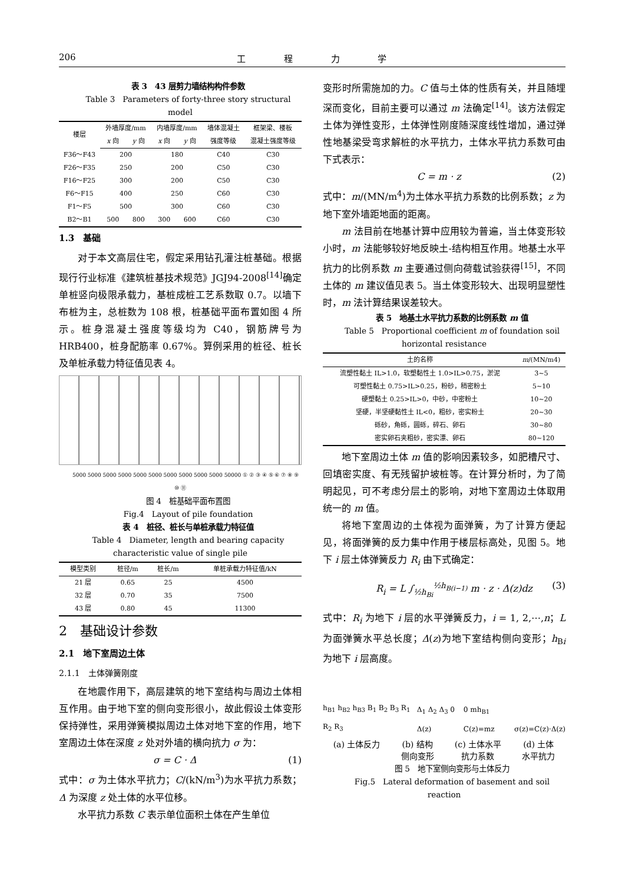206 工 程 力 学
表 3　43 层剪力墙结构构件参数
Table 3　Parameters of forty-three story structural model
| 楼层 | 外墙厚度/mm | | 内墙厚度/mm | | 墙体混凝土 | 框架梁、楼板 |
| --- | --- | --- | --- | --- | --- | --- |
| | x 向 | y 向 | x 向 | y 向 | 强度等级 | 混凝土强度等级 |
| F36～F43 | 200 | | 180 | | C40 | C30 |
| F26～F35 | 250 | | 200 | | C50 | C30 |
| F16～F25 | 300 | | 200 | | C50 | C30 |
| F6～F15 | 400 | | 250 | | C60 | C30 |
| F1～F5 | 500 | | 300 | | C60 | C30 |
| B2～B1 | 500 | 800 | 300 | 600 | C60 | C30 |
1.3　基础
对于本文高层住宅，假定采用钻孔灌注桩基础。根据现行行业标准《建筑桩基技术规范》JGJ94-2008<sup>[14]</sup>确定单桩竖向极限承载力，基桩成桩工艺系数取 0.7。以墙下布桩为主，总桩数为 108 根，桩基础平面布置如图 4 所示。桩身混凝土强度等级均为 C40，钢筋牌号为 HRB400，桩身配筋率 0.67%。算例采用的桩径、桩长及单桩承载力特征值见表 4。
5000 5000 5000 5000 5000 5000 5000 5000 5000 5000 50000 ① ② ③ ④ ⑤ ⑥ ⑦ ⑧ ⑨ ⑩ ⑪
图 4　桩基础平面布置图
Fig.4　Layout of pile foundation
表 4　桩径、桩长与单桩承载力特征值
Table 4　Diameter, length and bearing capacity characteristic value of single pile
| 模型类别 | 桩径/m | 桩长/m | 单桩承载力特征值/kN |
| --- | --- | --- | --- |
| 21 层 | 0.65 | 25 | 4500 |
| 32 层 | 0.70 | 35 | 7500 |
| 43 层 | 0.80 | 45 | 11300 |
2　基础设计参数
2.1　地下室周边土体
2.1.1　土体弹簧刚度
在地震作用下，高层建筑的地下室结构与周边土体相互作用。由于地下室的侧向变形很小，故此假设土体变形保持弹性，采用弹簧模拟周边土体对地下室的作用，地下室周边土体在深度 z 处对外墙的横向抗力 σ 为：
σ = C · Δ (1)
式中：σ 为土体水平抗力；C/(kN/m<sup>3</sup>)为水平抗力系数；Δ 为深度 z 处土体的水平位移。
水平抗力系数 C 表示单位面积土体在产生单位
变形时所需施加的力。C 值与土体的性质有关，并且随埋深而变化，目前主要可以通过 m 法确定<sup>[14]</sup>。该方法假定土体为弹性变形，土体弹性刚度随深度线性增加，通过弹性地基梁受弯求解桩的水平抗力，土体水平抗力系数可由下式表示：
C = m · z (2)
式中：m/(MN/m<sup>4</sup>)为土体水平抗力系数的比例系数；z 为地下室外墙距地面的距离。
m 法目前在地基计算中应用较为普遍，当土体变形较小时，m 法能够较好地反映土-结构相互作用。地基土水平抗力的比例系数 m 主要通过侧向荷载试验获得<sup>[15]</sup>，不同土体的 m 建议值见表 5。当土体变形较大、出现明显塑性时，m 法计算结果误差较大。
表 5　地基土水平抗力系数的比例系数 m 值
Table 5　Proportional coefficient m of foundation soil horizontal resistance
| 土的名称 | m /(MN/m4) |
| --- | --- |
| 流塑性黏土 IL>1.0，软塑黏性土 1.0>IL>0.75，淤泥 | 3~5 |
| 可塑性黏土 0.75>IL>0.25，粉砂，稍密粉土 | 5~10 |
| 硬塑黏土 0.25>IL>0，中砂，中密粉土 | 10~20 |
| 坚硬，半坚硬黏性土 IL<0，粗砂，密实粉土 | 20~30 |
| 砾砂，角砾，圆砾，碎石、卵石 | 30~80 |
| 密实卵石夹粗砂，密实漂、卵石 | 80~120 |
地下室周边土体 m 值的影响因素较多，如肥槽尺寸、回填密实度、有无残留护坡桩等。在计算分析时，为了简明起见，可不考虑分层土的影响，对地下室周边土体取用统一的 m 值。
将地下室周边的土体视为面弹簧，为了计算方便起见，将面弹簧的反力集中作用于楼层标高处，见图 5。地下 i 层土体弹簧反力 R<sub>i</sub> 由下式确定：
R<sub>i</sub> = L ∫<sub>½h<sub>Bi</sub></sub><sup>½h<sub>B(i−1)</sub></sup> m · z · Δ(z)dz (3)
式中：R<sub>i</sub> 为地下 i 层的水平弹簧反力，i = 1, 2,⋯,n；L 为面弹簧水平总长度；Δ(z)为地下室结构侧向变形；h<sub>Bi</sub> 为地下 i 层高度。
h<sub>B1</sub> h<sub>B2</sub> h<sub>B3</sub> B<sub>1</sub> B<sub>2</sub> B<sub>3</sub> R<sub>1</sub> R<sub>2</sub> R<sub>3</sub> Δ<sub>1</sub> Δ<sub>2</sub> Δ<sub>3</sub> 0 Δ(z) 0 mh<sub>B1</sub> C(z)=mz σ(z)=C(z)·Δ(z)
(a) 土体反力 (b) 结构
侧向变形 (c) 土体水平
抗力系数 (d) 土体
水平抗力
图 5　地下室侧向变形与土体反力
Fig.5　Lateral deformation of basement and soil reaction